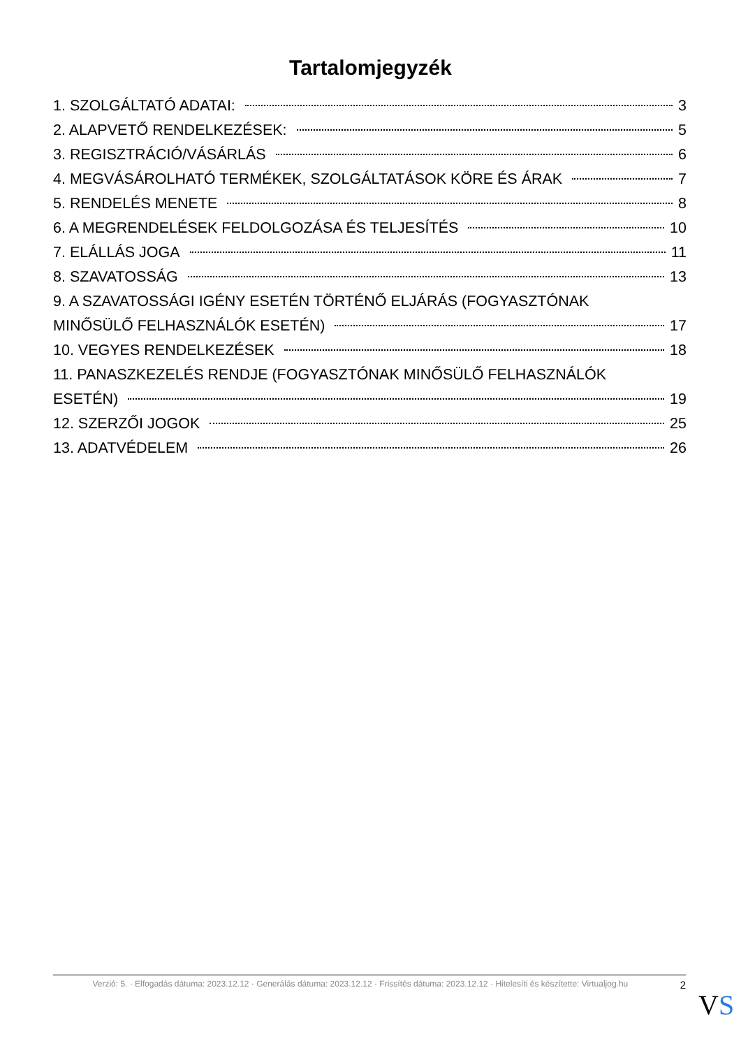Tartalomjegyzék
1. SZOLGÁLTATÓ ADATAI: 3
2. ALAPVETŐ RENDELKEZÉSEK: 5
3. REGISZTRÁCIÓ/VÁSÁRLÁS 6
4. MEGVÁSÁROLHATÓ TERMÉKEK, SZOLGÁLTATÁSOK KÖRE ÉS ÁRAK 7
5. RENDELÉS MENETE 8
6. A MEGRENDELÉSEK FELDOLGOZÁSA ÉS TELJESÍTÉS 10
7. ELÁLLÁS JOGA 11
8. SZAVATOSSÁG 13
9. A SZAVATOSSÁGI IGÉNY ESETÉN TÖRTÉNŐ ELJÁRÁS (FOGYASZTÓNAK
MINŐSÜLŐ FELHASZNÁLÓK ESETÉN) 17
10. VEGYES RENDELKEZÉSEK 18
11. PANASZKEZELÉS RENDJE (FOGYASZTÓNAK MINŐSÜLŐ FELHASZNÁLÓK
ESETÉN) 19
12. SZERZŐI JOGOK 25
13. ADATVÉDELEM 26
Verzió: 5. · Elfogadás dátuma: 2023.12.12 · Generálás dátuma: 2023.12.12 · Frissítés dátuma: 2023.12.12 · Hitelesíti és készítette: Virtualjog.hu 2
VS